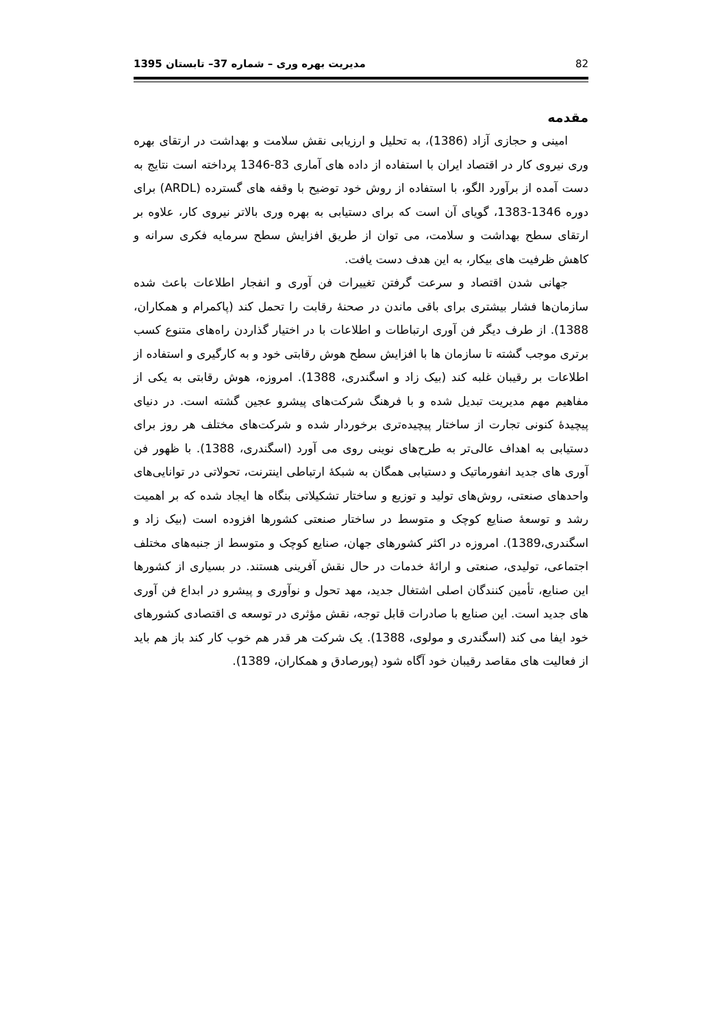82 مدیریت بهره وری – شماره 37– تابستان 1395
مقدمه
امینی و حجازی آزاد (1386)، به تحلیل و ارزیابی نقش سلامت و بهداشت در ارتقای بهره وری نیروی کار در اقتصاد ایران با استفاده از داده های آماری 83-1346 پرداخته است نتایج به دست آمده از برآورد الگو، با استفاده از روش خود توضیح با وقفه های گسترده (ARDL) برای دوره 1346-1383، گویای آن است که برای دستیابی به بهره وری بالاتر نیروی کار، علاوه بر ارتقای سطح بهداشت و سلامت، می توان از طریق افزایش سطح سرمایه فکری سرانه و کاهش ظرفیت های بیکار، به این هدف دست یافت.
جهانی شدن اقتصاد و سرعت گرفتن تغییرات فن آوری و انفجار اطلاعات باعث شده سازمان‌ها فشار بیشتری برای باقی ماندن در صحنهٔ رقابت را تحمل کند (پاکمرام و همکاران، 1388). از طرف دیگر فن آوری ارتباطات و اطلاعات با در اختیار گذاردن راه‌های متنوع کسب برتری موجب گشته تا سازمان ها با افزایش سطح هوش رقابتی خود و به کارگیری و استفاده از اطلاعات بر رقیبان غلبه کند (بیک زاد و اسگندری، 1388). امروزه، هوش رقابتی به یکی از مفاهیم مهم مدیریت تبدیل شده و با فرهنگ شرکت‌های پیشرو عجین گشته است. در دنیای پیچیدهٔ کنونی تجارت از ساختار پیچیده‌تری برخوردار شده و شرکت‌های مختلف هر روز برای دستیابی به اهداف عالی‌تر به طرح‌های نوینی روی می آورد (اسگندری، 1388). با ظهور فن آوری های جدید انفورماتیک و دستیابی همگان به شبکهٔ ارتباطی اینترنت، تحولاتی در توانایی‌های واحدهای صنعتی، روش‌های تولید و توزیع و ساختار تشکیلاتی بنگاه ها ایجاد شده که بر اهمیت رشد و توسعهٔ صنایع کوچک و متوسط در ساختار صنعتی کشورها افزوده است (بیک زاد و اسگندری،1389). امروزه در اکثر کشورهای جهان، صنایع کوچک و متوسط از جنبه‌های مختلف اجتماعی، تولیدی، صنعتی و ارائهٔ خدمات در حال نقش آفرینی هستند. در بسیاری از کشورها این صنایع، تأمین کنندگان اصلی اشتغال جدید، مهد تحول و نوآوری و پیشرو در ابداع فن آوری های جدید است. این صنایع با صادرات قابل توجه، نقش مؤثری در توسعه ی اقتصادی کشورهای خود ایفا می کند (اسگندری و مولوی، 1388). یک شرکت هر قدر هم خوب کار کند باز هم باید از فعالیت های مقاصد رقیبان خود آگاه شود (پورصادق و همکاران، 1389).